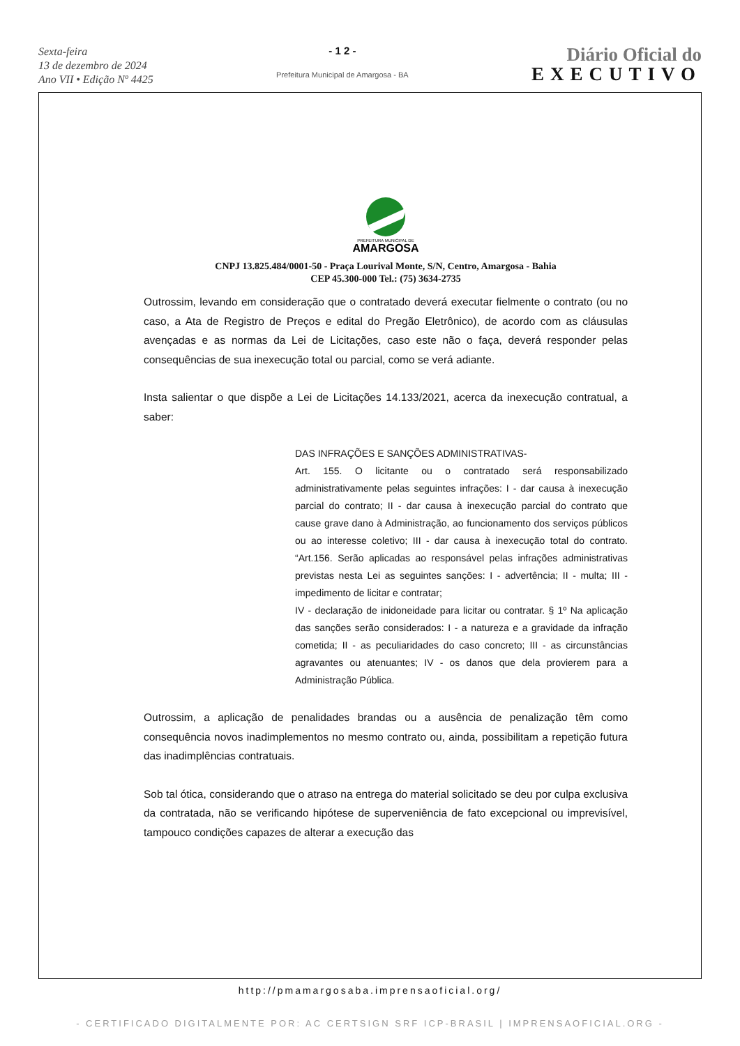Sexta-feira
13 de dezembro de 2024
Ano VII • Edição Nº 4425
- 1 2 -
Prefeitura Municipal de Amargosa - BA
Diário Oficial do
EXECUTIVO
PREFEITURA MUNICIPAL DE
AMARGOSA
CNPJ 13.825.484/0001-50 - Praça Lourival Monte, S/N, Centro, Amargosa - Bahia
CEP 45.300-000 Tel.: (75) 3634-2735
Outrossim, levando em consideração que o contratado deverá executar fielmente o contrato (ou no caso, a Ata de Registro de Preços e edital do Pregão Eletrônico), de acordo com as cláusulas avençadas e as normas da Lei de Licitações, caso este não o faça, deverá responder pelas consequências de sua inexecução total ou parcial, como se verá adiante.
Insta salientar o que dispõe a Lei de Licitações 14.133/2021, acerca da inexecução contratual, a saber:
DAS INFRAÇÕES E SANÇÕES ADMINISTRATIVAS-
Art. 155. O licitante ou o contratado será responsabilizado administrativamente pelas seguintes infrações: I - dar causa à inexecução parcial do contrato; II - dar causa à inexecução parcial do contrato que cause grave dano à Administração, ao funcionamento dos serviços públicos ou ao interesse coletivo; III - dar causa à inexecução total do contrato. “Art.156. Serão aplicadas ao responsável pelas infrações administrativas previstas nesta Lei as seguintes sanções: I - advertência; II - multa; III - impedimento de licitar e contratar;
IV - declaração de inidoneidade para licitar ou contratar. § 1º Na aplicação das sanções serão considerados: I - a natureza e a gravidade da infração cometida; II - as peculiaridades do caso concreto; III - as circunstâncias agravantes ou atenuantes; IV - os danos que dela provierem para a Administração Pública.
Outrossim, a aplicação de penalidades brandas ou a ausência de penalização têm como consequência novos inadimplementos no mesmo contrato ou, ainda, possibilitam a repetição futura das inadimplências contratuais.
Sob tal ótica, considerando que o atraso na entrega do material solicitado se deu por culpa exclusiva da contratada, não se verificando hipótese de superveniência de fato excepcional ou imprevisível, tampouco condições capazes de alterar a execução das
http://pmamargosaba.imprensaoficial.org/
- CERTIFICADO DIGITALMENTE POR: AC CERTSIGN SRF ICP-BRASIL | IMPRENSAOFICIAL.ORG -